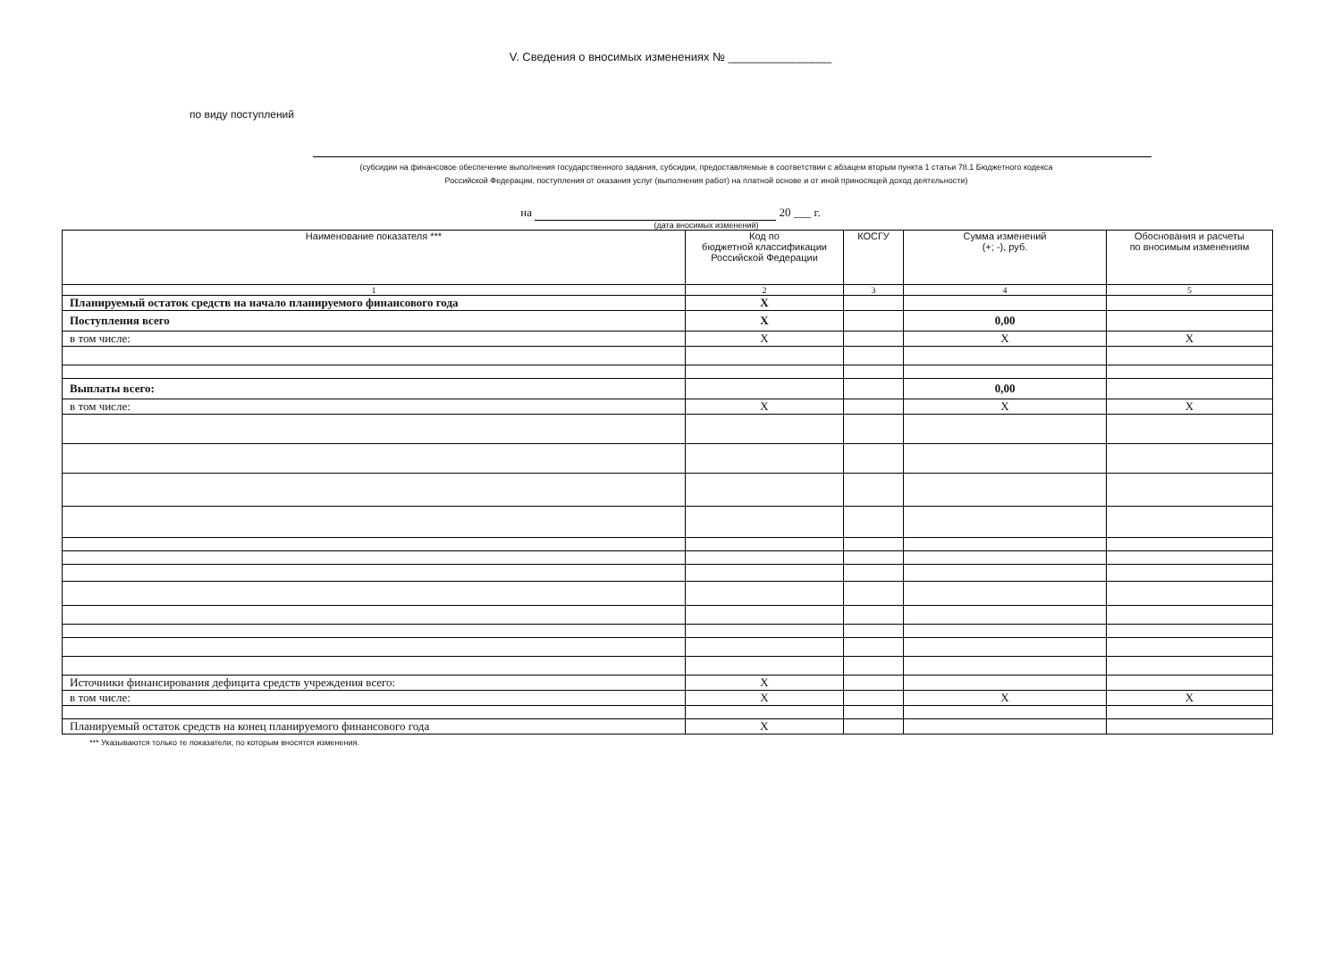V. Сведения о вносимых изменениях № ________________
по виду поступлений
(субсидии на финансовое обеспечение выполнения государственного задания, субсидии, предоставляемые в соответствии с абзацем вторым пункта 1 статьи 78.1 Бюджетного кодекса
Российской Федерации, поступления от оказания услуг (выполнения работ) на платной основе и от иной приносящей доход деятельности)
на 20 ___ г.
(дата вносимых изменений)
| Наименование показателя *** | Код по бюджетной классификации Российской Федерации | КОСГУ | Сумма изменений (+; -), руб. | Обоснования и расчеты по вносимым изменениям |
| --- | --- | --- | --- | --- |
| 1 | 2 | 3 | 4 | 5 |
| Планируемый остаток средств на начало планируемого финансового года | X | | | |
| Поступления всего | X | | 0,00 | |
| в том числе: | X | | X | X |
| Выплаты всего: | | | 0,00 | |
| в том числе: | X | | X | X |
| Источники финансирования дефицита средств учреждения всего: | X | | | |
| в том числе: | X | | X | X |
| Планируемый остаток средств на конец планируемого финансового года | X | | | |
*** Указываются только те показатели, по которым вносятся изменения.